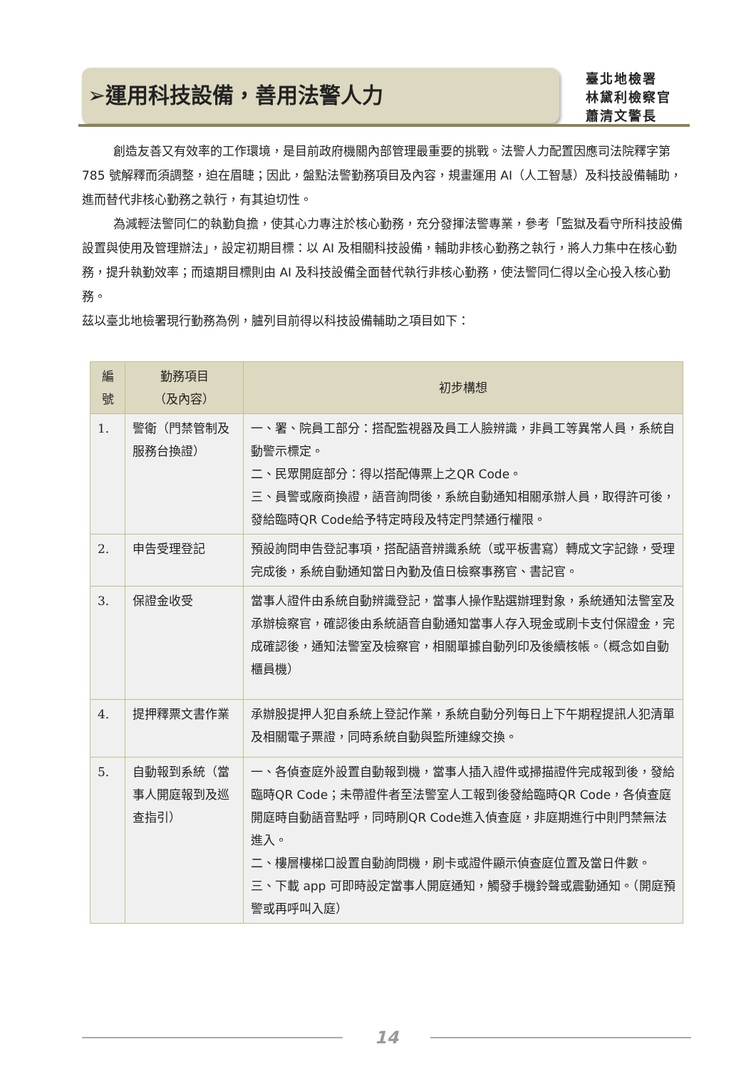➢運用科技設備，善用法警人力
臺北地檢署
林黛利檢察官
蕭清文警長
創造友善又有效率的工作環境，是目前政府機關內部管理最重要的挑戰。法警人力配置因應司法院釋字第 785 號解釋而須調整，迫在眉睫；因此，盤點法警勤務項目及內容，規畫運用 AI（人工智慧）及科技設備輔助，進而替代非核心勤務之執行，有其迫切性。
為減輕法警同仁的執勤負擔，使其心力專注於核心勤務，充分發揮法警專業，參考「監獄及看守所科技設備設置與使用及管理辦法」，設定初期目標：以 AI 及相關科技設備，輔助非核心勤務之執行，將人力集中在核心勤務，提升執勤效率；而遠期目標則由 AI 及科技設備全面替代執行非核心勤務，使法警同仁得以全心投入核心勤務。
茲以臺北地檢署現行勤務為例，臚列目前得以科技設備輔助之項目如下：
| 編號 | 勤務項目 （及內容） | 初步構想 |
| --- | --- | --- |
| 1. | 警衛（門禁管制及服務台換證） | 一、署、院員工部分：搭配監視器及員工人臉辨識，非員工等異常人員，系統自動警示標定。 二、民眾開庭部分：得以搭配傳票上之QR Code。 三、員警或廠商換證，語音詢問後，系統自動通知相關承辦人員，取得許可後，發給臨時QR Code給予特定時段及特定門禁通行權限。 |
| 2. | 申告受理登記 | 預設詢問申告登記事項，搭配語音辨識系統（或平板書寫）轉成文字記錄，受理完成後，系統自動通知當日內勤及值日檢察事務官、書記官。 |
| 3. | 保證金收受 | 當事人證件由系統自動辨識登記，當事人操作點選辦理對象，系統通知法警室及承辦檢察官，確認後由系統語音自動通知當事人存入現金或刷卡支付保證金，完成確認後，通知法警室及檢察官，相關單據自動列印及後續核帳。（概念如自動櫃員機） |
| 4. | 提押釋票文書作業 | 承辦股提押人犯自系統上登記作業，系統自動分列每日上下午期程提訊人犯清單及相關電子票證，同時系統自動與監所連線交換。 |
| 5. | 自動報到系統（當事人開庭報到及巡查指引） | 一、各偵查庭外設置自動報到機，當事人插入證件或掃描證件完成報到後，發給臨時QR Code；未帶證件者至法警室人工報到後發給臨時QR Code，各偵查庭開庭時自動語音點呼，同時刷QR Code進入偵查庭，非庭期進行中則門禁無法進入。 二、樓層樓梯口設置自動詢問機，刷卡或證件顯示偵查庭位置及當日件數。 三、下載 app 可即時設定當事人開庭通知，觸發手機鈴聲或震動通知。（開庭預警或再呼叫入庭） |
14